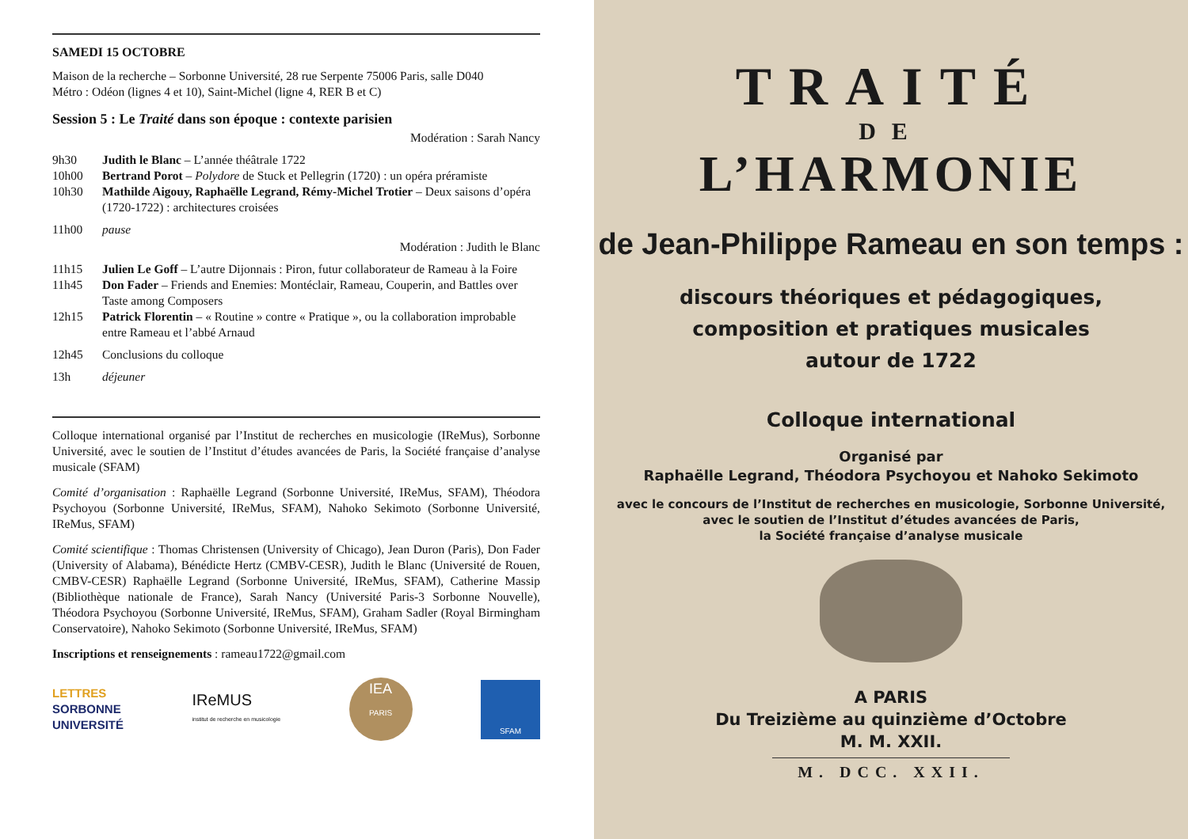SAMEDI 15 OCTOBRE
Maison de la recherche – Sorbonne Université, 28 rue Serpente 75006 Paris, salle D040
Métro : Odéon (lignes 4 et 10), Saint-Michel (ligne 4, RER B et C)
Session 5 : Le Traité dans son époque : contexte parisien
Modération : Sarah Nancy
9h30 Judith le Blanc – L’année théâtrale 1722
10h00 Bertrand Porot – Polydore de Stuck et Pellegrin (1720) : un opéra préramiste
10h30 Mathilde Aigouy, Raphaëlle Legrand, Rémy-Michel Trotier – Deux saisons d’opéra (1720-1722) : architectures croisées
11h00 pause
Modération : Judith le Blanc
11h15 Julien Le Goff – L’autre Dijonnais : Piron, futur collaborateur de Rameau à la Foire
11h45 Don Fader – Friends and Enemies: Montéclair, Rameau, Couperin, and Battles over Taste among Composers
12h15 Patrick Florentin – « Routine » contre « Pratique », ou la collaboration improbable entre Rameau et l’abbé Arnaud
12h45 Conclusions du colloque
13h déjeuner
Colloque international organisé par l’Institut de recherches en musicologie (IReMus), Sorbonne Université, avec le soutien de l’Institut d’études avancées de Paris, la Société française d’analyse musicale (SFAM)
Comité d’organisation : Raphaëlle Legrand (Sorbonne Université, IReMus, SFAM), Théodora Psychoyou (Sorbonne Université, IReMus, SFAM), Nahoko Sekimoto (Sorbonne Université, IReMus, SFAM)
Comité scientifique : Thomas Christensen (University of Chicago), Jean Duron (Paris), Don Fader (University of Alabama), Bénédicte Hertz (CMBV-CESR), Judith le Blanc (Université de Rouen, CMBV-CESR) Raphaëlle Legrand (Sorbonne Université, IReMus, SFAM), Catherine Massip (Bibliothèque nationale de France), Sarah Nancy (Université Paris-3 Sorbonne Nouvelle), Théodora Psychoyou (Sorbonne Université, IReMus, SFAM), Graham Sadler (Royal Birmingham Conservatoire), Nahoko Sekimoto (Sorbonne Université, IReMus, SFAM)
Inscriptions et renseignements : rameau1722@gmail.com
LETTRES
SORBONNE
UNIVERSITÉ
IReMUS
institut de recherche en musicologie
IEA
PARIS
SFAM
TRAITÉ
DE
L’HARMONIE
de Jean-Philippe Rameau en son temps :
discours théoriques et pédagogiques,
composition et pratiques musicales
autour de 1722
Colloque international
Organisé par
Raphaëlle Legrand, Théodora Psychoyou et Nahoko Sekimoto
avec le concours de l’Institut de recherches en musicologie, Sorbonne Université,
avec le soutien de l’Institut d’études avancées de Paris,
la Société française d’analyse musicale
A PARIS
Du Treizième au quinzième d’Octobre
M. M. XXII.
M. DCC. XXII.